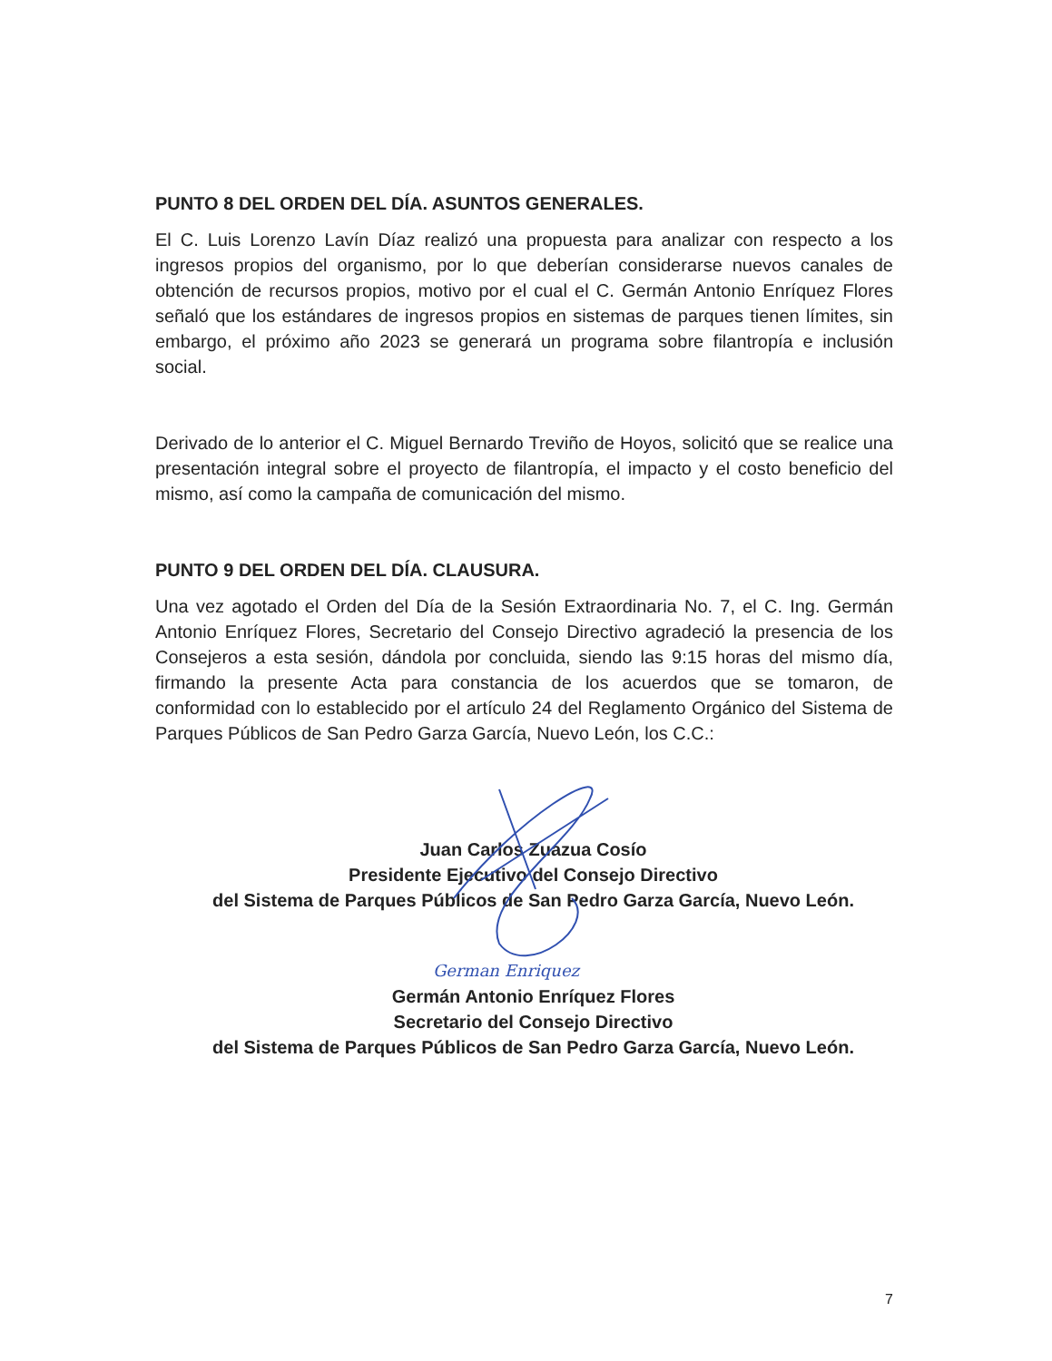PUNTO 8 DEL ORDEN DEL DÍA. ASUNTOS GENERALES.
El C. Luis Lorenzo Lavín Díaz realizó una propuesta para analizar con respecto a los ingresos propios del organismo, por lo que deberían considerarse nuevos canales de obtención de recursos propios, motivo por el cual el C. Germán Antonio Enríquez Flores señaló que los estándares de ingresos propios en sistemas de parques tienen límites, sin embargo, el próximo año 2023 se generará un programa sobre filantropía e inclusión social.
Derivado de lo anterior el C. Miguel Bernardo Treviño de Hoyos, solicitó que se realice una presentación integral sobre el proyecto de filantropía, el impacto y el costo beneficio del mismo, así como la campaña de comunicación del mismo.
PUNTO 9 DEL ORDEN DEL DÍA. CLAUSURA.
Una vez agotado el Orden del Día de la Sesión Extraordinaria No. 7, el C. Ing. Germán Antonio Enríquez Flores, Secretario del Consejo Directivo agradeció la presencia de los Consejeros a esta sesión, dándola por concluida, siendo las 9:15 horas del mismo día, firmando la presente Acta para constancia de los acuerdos que se tomaron, de conformidad con lo establecido por el artículo 24 del Reglamento Orgánico del Sistema de Parques Públicos de San Pedro Garza García, Nuevo León, los C.C.:
Juan Carlos Zuazua Cosío
Presidente Ejecutivo del Consejo Directivo
del Sistema de Parques Públicos de San Pedro Garza García, Nuevo León.
German Enriquez
Germán Antonio Enríquez Flores
Secretario del Consejo Directivo
del Sistema de Parques Públicos de San Pedro Garza García, Nuevo León.
7